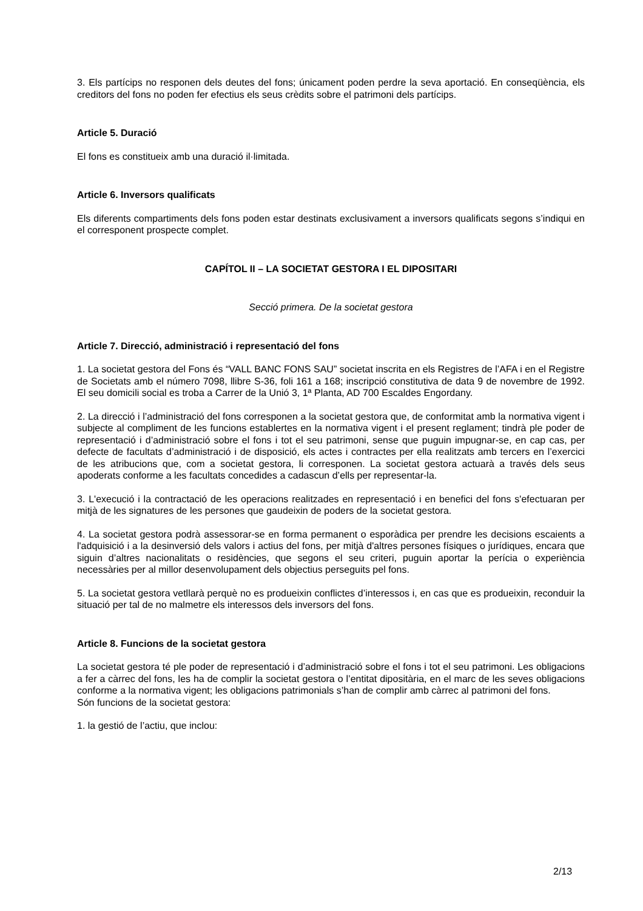3. Els partícips no responen dels deutes del fons; únicament poden perdre la seva aportació. En conseqüència, els creditors del fons no poden fer efectius els seus crèdits sobre el patrimoni dels partícips.
Article 5. Duració
El fons es constitueix amb una duració il·limitada.
Article 6. Inversors qualificats
Els diferents compartiments dels fons poden estar destinats exclusivament a inversors qualificats segons s’indiqui en el corresponent prospecte complet.
CAPÍTOL II – LA SOCIETAT GESTORA I EL DIPOSITARI
Secció primera. De la societat gestora
Article 7. Direcció, administració i representació del fons
1. La societat gestora del Fons és “VALL BANC FONS SAU” societat inscrita en els Registres de l’AFA i en el Registre de Societats amb el número 7098, llibre S-36, foli 161 a 168; inscripció constitutiva de data 9 de novembre de 1992. El seu domicili social es troba a Carrer de la Unió 3, 1ª Planta, AD 700 Escaldes Engordany.
2. La direcció i l’administració del fons corresponen a la societat gestora que, de conformitat amb la normativa vigent i subjecte al compliment de les funcions establertes en la normativa vigent i el present reglament; tindrà ple poder de representació i d’administració sobre el fons i tot el seu patrimoni, sense que puguin impugnar-se, en cap cas, per defecte de facultats d’administració i de disposició, els actes i contractes per ella realitzats amb tercers en l’exercici de les atribucions que, com a societat gestora, li corresponen. La societat gestora actuarà a través dels seus apoderats conforme a les facultats concedides a cadascun d’ells per representar-la.
3. L'execució i la contractació de les operacions realitzades en representació i en benefici del fons s'efectuaran per mitjà de les signatures de les persones que gaudeixin de poders de la societat gestora.
4. La societat gestora podrà assessorar-se en forma permanent o esporàdica per prendre les decisions escaients a l'adquisició i a la desinversió dels valors i actius del fons, per mitjà d'altres persones físiques o jurídiques, encara que siguin d’altres nacionalitats o residències, que segons el seu criteri, puguin aportar la perícia o experiència necessàries per al millor desenvolupament dels objectius perseguits pel fons.
5. La societat gestora vetllarà perquè no es produeixin conflictes d’interessos i, en cas que es produeixin, reconduir la situació per tal de no malmetre els interessos dels inversors del fons.
Article 8. Funcions de la societat gestora
La societat gestora té ple poder de representació i d’administració sobre el fons i tot el seu patrimoni. Les obligacions a fer a càrrec del fons, les ha de complir la societat gestora o l’entitat dipositària, en el marc de les seves obligacions conforme a la normativa vigent; les obligacions patrimonials s’han de complir amb càrrec al patrimoni del fons.
Són funcions de la societat gestora:
1. la gestió de l’actiu, que inclou:
2/13